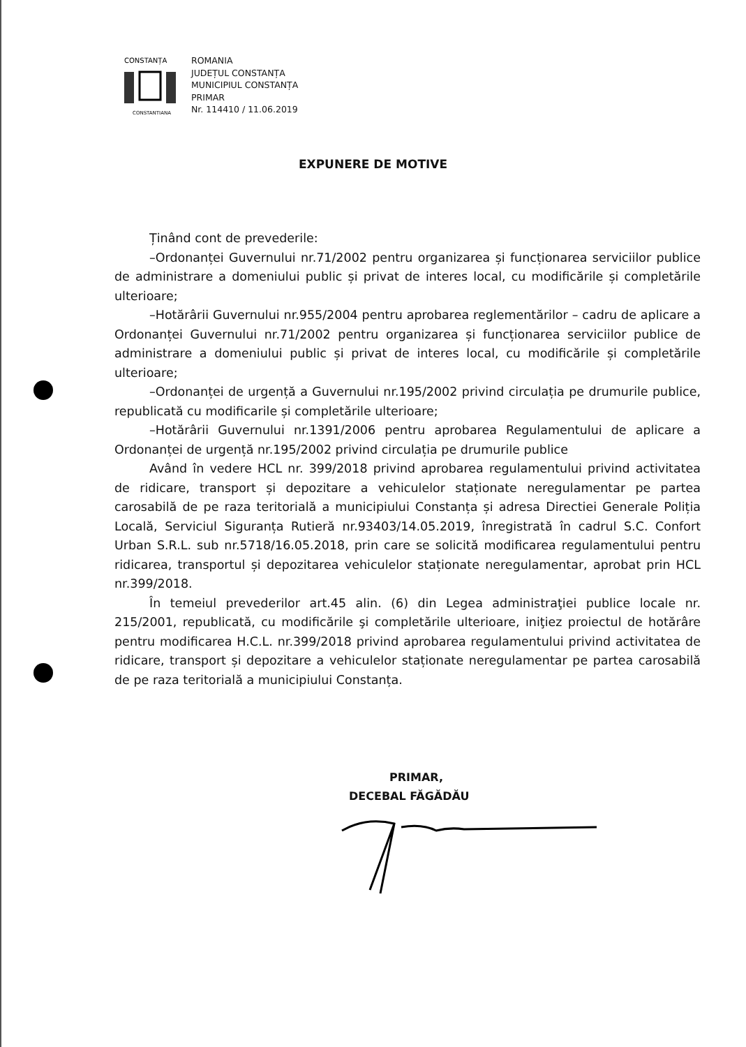CONSTANȚA
CONSTANTIANA
ROMANIA
JUDEȚUL CONSTANȚA
MUNICIPIUL CONSTANȚA
PRIMAR
Nr. 114410 / 11.06.2019
EXPUNERE DE MOTIVE
Ținând cont de prevederile:
–Ordonanței Guvernului nr.71/2002 pentru organizarea și funcționarea serviciilor publice de administrare a domeniului public și privat de interes local, cu modificările și completările ulterioare;
–Hotărârii Guvernului nr.955/2004 pentru aprobarea reglementărilor – cadru de aplicare a Ordonanței Guvernului nr.71/2002 pentru organizarea și funcționarea serviciilor publice de administrare a domeniului public și privat de interes local, cu modificările și completările ulterioare;
–Ordonanței de urgență a Guvernului nr.195/2002 privind circulația pe drumurile publice, republicată cu modificarile și completările ulterioare;
–Hotărârii Guvernului nr.1391/2006 pentru aprobarea Regulamentului de aplicare a Ordonanței de urgență nr.195/2002 privind circulația pe drumurile publice
Având în vedere HCL nr. 399/2018 privind aprobarea regulamentului privind activitatea de ridicare, transport și depozitare a vehiculelor staționate neregulamentar pe partea carosabilă de pe raza teritorială a municipiului Constanța și adresa Directiei Generale Poliția Locală, Serviciul Siguranța Rutieră nr.93403/14.05.2019, înregistrată în cadrul S.C. Confort Urban S.R.L. sub nr.5718/16.05.2018, prin care se solicită modificarea regulamentului pentru ridicarea, transportul și depozitarea vehiculelor staționate neregulamentar, aprobat prin HCL nr.399/2018.
În temeiul prevederilor art.45 alin. (6) din Legea administraţiei publice locale nr. 215/2001, republicată, cu modificările şi completările ulterioare, iniţiez proiectul de hotărâre pentru modificarea H.C.L. nr.399/2018 privind aprobarea regulamentului privind activitatea de ridicare, transport și depozitare a vehiculelor staționate neregulamentar pe partea carosabilă de pe raza teritorială a municipiului Constanța.
PRIMAR,
DECEBAL FĂGĂDĂU